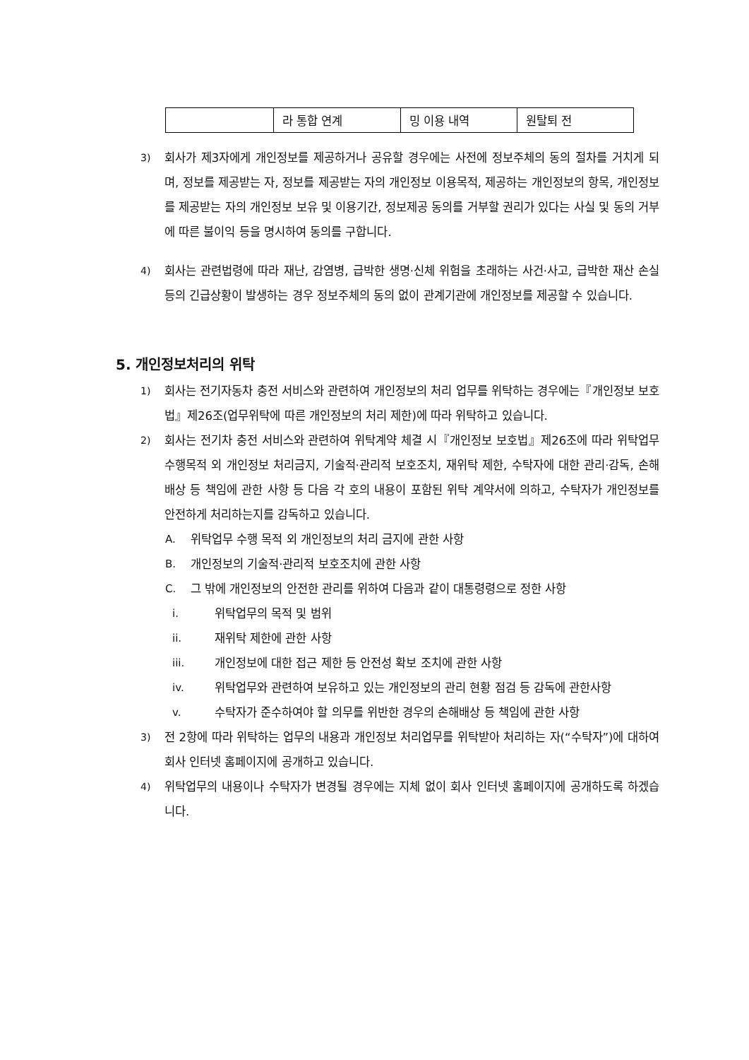| | 라 통합 연계 | 밍 이용 내역 | 원탈퇴 전 |
3) 회사가 제3자에게 개인정보를 제공하거나 공유할 경우에는 사전에 정보주체의 동의 절차를 거치게 되며, 정보를 제공받는 자, 정보를 제공받는 자의 개인정보 이용목적, 제공하는 개인정보의 항목, 개인정보를 제공받는 자의 개인정보 보유 및 이용기간, 정보제공 동의를 거부할 권리가 있다는 사실 및 동의 거부에 따른 불이익 등을 명시하여 동의를 구합니다.
4) 회사는 관련법령에 따라 재난, 감염병, 급박한 생명·신체 위험을 초래하는 사건·사고, 급박한 재산 손실 등의 긴급상황이 발생하는 경우 정보주체의 동의 없이 관계기관에 개인정보를 제공할 수 있습니다.
5. 개인정보처리의 위탁
1) 회사는 전기자동차 충전 서비스와 관련하여 개인정보의 처리 업무를 위탁하는 경우에는『개인정보 보호법』제26조(업무위탁에 따른 개인정보의 처리 제한)에 따라 위탁하고 있습니다.
2) 회사는 전기차 충전 서비스와 관련하여 위탁계약 체결 시『개인정보 보호법』제26조에 따라 위탁업무 수행목적 외 개인정보 처리금지, 기술적·관리적 보호조치, 재위탁 제한, 수탁자에 대한 관리·감독, 손해배상 등 책임에 관한 사항 등 다음 각 호의 내용이 포함된 위탁 계약서에 의하고, 수탁자가 개인정보를 안전하게 처리하는지를 감독하고 있습니다.
A. 위탁업무 수행 목적 외 개인정보의 처리 금지에 관한 사항
B. 개인정보의 기술적·관리적 보호조치에 관한 사항
C. 그 밖에 개인정보의 안전한 관리를 위하여 다음과 같이 대통령령으로 정한 사항
i. 위탁업무의 목적 및 범위
ii. 재위탁 제한에 관한 사항
iii. 개인정보에 대한 접근 제한 등 안전성 확보 조치에 관한 사항
iv. 위탁업무와 관련하여 보유하고 있는 개인정보의 관리 현황 점검 등 감독에 관한사항
v. 수탁자가 준수하여야 할 의무를 위반한 경우의 손해배상 등 책임에 관한 사항
3) 전 2항에 따라 위탁하는 업무의 내용과 개인정보 처리업무를 위탁받아 처리하는 자(“수탁자”)에 대하여 회사 인터넷 홈페이지에 공개하고 있습니다.
4) 위탁업무의 내용이나 수탁자가 변경될 경우에는 지체 없이 회사 인터넷 홈페이지에 공개하도록 하겠습니다.